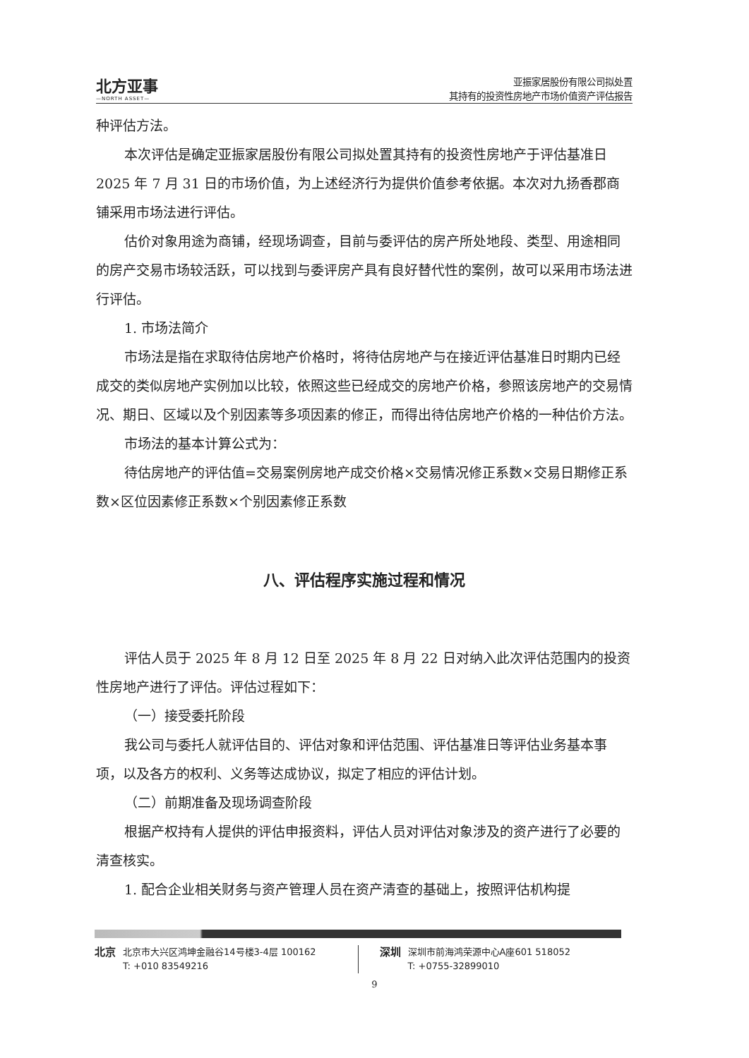北方亚事
—NORTH ASSET—
亚振家居股份有限公司拟处置
其持有的投资性房地产市场价值资产评估报告
种评估方法。
本次评估是确定亚振家居股份有限公司拟处置其持有的投资性房地产于评估基准日 2025 年 7 月 31 日的市场价值，为上述经济行为提供价值参考依据。本次对九扬香郡商铺采用市场法进行评估。
估价对象用途为商铺，经现场调查，目前与委评估的房产所处地段、类型、用途相同的房产交易市场较活跃，可以找到与委评房产具有良好替代性的案例，故可以采用市场法进行评估。
1. 市场法简介
市场法是指在求取待估房地产价格时，将待估房地产与在接近评估基准日时期内已经成交的类似房地产实例加以比较，依照这些已经成交的房地产价格，参照该房地产的交易情况、期日、区域以及个别因素等多项因素的修正，而得出待估房地产价格的一种估价方法。
市场法的基本计算公式为：
待估房地产的评估值=交易案例房地产成交价格×交易情况修正系数×交易日期修正系数×区位因素修正系数×个别因素修正系数
八、评估程序实施过程和情况
评估人员于 2025 年 8 月 12 日至 2025 年 8 月 22 日对纳入此次评估范围内的投资性房地产进行了评估。评估过程如下：
（一）接受委托阶段
我公司与委托人就评估目的、评估对象和评估范围、评估基准日等评估业务基本事项，以及各方的权利、义务等达成协议，拟定了相应的评估计划。
（二）前期准备及现场调查阶段
根据产权持有人提供的评估申报资料，评估人员对评估对象涉及的资产进行了必要的清查核实。
1. 配合企业相关财务与资产管理人员在资产清查的基础上，按照评估机构提
北京 北京市大兴区鸿坤金融谷14号楼3-4层 100162
T: +010 83549216
深圳 深圳市前海鸿荣源中心A座601 518052
T: +0755-32899010
9